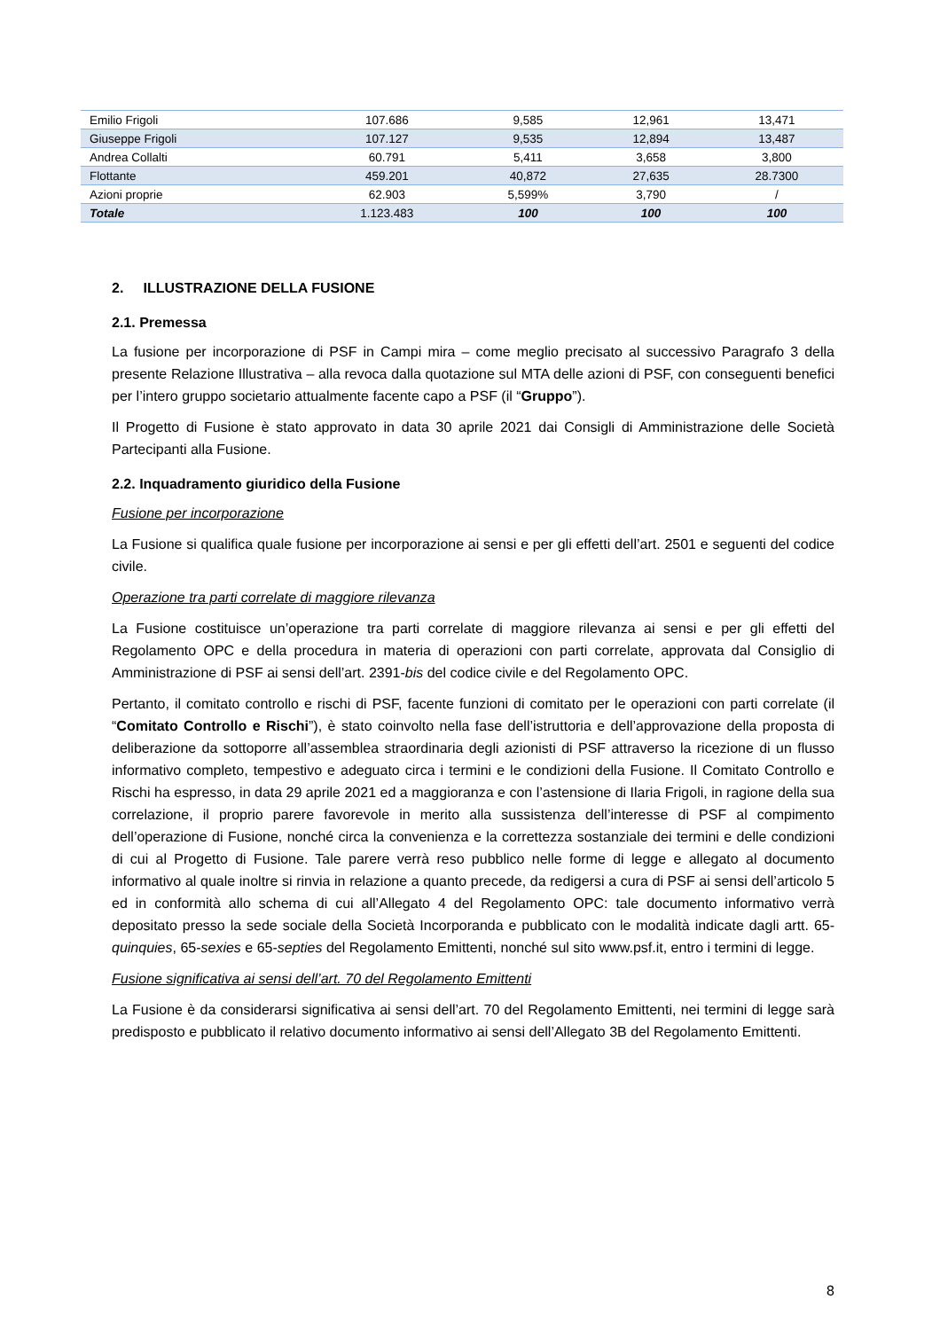| Emilio Frigoli | 107.686 | 9,585 | 12,961 | 13,471 |
| Giuseppe Frigoli | 107.127 | 9,535 | 12,894 | 13,487 |
| Andrea Collalti | 60.791 | 5,411 | 3,658 | 3,800 |
| Flottante | 459.201 | 40,872 | 27,635 | 28.7300 |
| Azioni proprie | 62.903 | 5,599% | 3,790 | / |
| Totale | 1.123.483 | 100 | 100 | 100 |
2. ILLUSTRAZIONE DELLA FUSIONE
2.1. Premessa
La fusione per incorporazione di PSF in Campi mira – come meglio precisato al successivo Paragrafo 3 della presente Relazione Illustrativa – alla revoca dalla quotazione sul MTA delle azioni di PSF, con conseguenti benefici per l’intero gruppo societario attualmente facente capo a PSF (il “Gruppo”).
Il Progetto di Fusione è stato approvato in data 30 aprile 2021 dai Consigli di Amministrazione delle Società Partecipanti alla Fusione.
2.2. Inquadramento giuridico della Fusione
Fusione per incorporazione
La Fusione si qualifica quale fusione per incorporazione ai sensi e per gli effetti dell’art. 2501 e seguenti del codice civile.
Operazione tra parti correlate di maggiore rilevanza
La Fusione costituisce un’operazione tra parti correlate di maggiore rilevanza ai sensi e per gli effetti del Regolamento OPC e della procedura in materia di operazioni con parti correlate, approvata dal Consiglio di Amministrazione di PSF ai sensi dell’art. 2391-bis del codice civile e del Regolamento OPC.
Pertanto, il comitato controllo e rischi di PSF, facente funzioni di comitato per le operazioni con parti correlate (il “Comitato Controllo e Rischi”), è stato coinvolto nella fase dell’istruttoria e dell’approvazione della proposta di deliberazione da sottoporre all’assemblea straordinaria degli azionisti di PSF attraverso la ricezione di un flusso informativo completo, tempestivo e adeguato circa i termini e le condizioni della Fusione. Il Comitato Controllo e Rischi ha espresso, in data 29 aprile 2021 ed a maggioranza e con l’astensione di Ilaria Frigoli, in ragione della sua correlazione, il proprio parere favorevole in merito alla sussistenza dell’interesse di PSF al compimento dell’operazione di Fusione, nonché circa la convenienza e la correttezza sostanziale dei termini e delle condizioni di cui al Progetto di Fusione. Tale parere verrà reso pubblico nelle forme di legge e allegato al documento informativo al quale inoltre si rinvia in relazione a quanto precede, da redigersi a cura di PSF ai sensi dell’articolo 5 ed in conformità allo schema di cui all’Allegato 4 del Regolamento OPC: tale documento informativo verrà depositato presso la sede sociale della Società Incorporanda e pubblicato con le modalità indicate dagli artt. 65-quinquies, 65-sexies e 65-septies del Regolamento Emittenti, nonché sul sito www.psf.it, entro i termini di legge.
Fusione significativa ai sensi dell’art. 70 del Regolamento Emittenti
La Fusione è da considerarsi significativa ai sensi dell’art. 70 del Regolamento Emittenti, nei termini di legge sarà predisposto e pubblicato il relativo documento informativo ai sensi dell’Allegato 3B del Regolamento Emittenti.
8